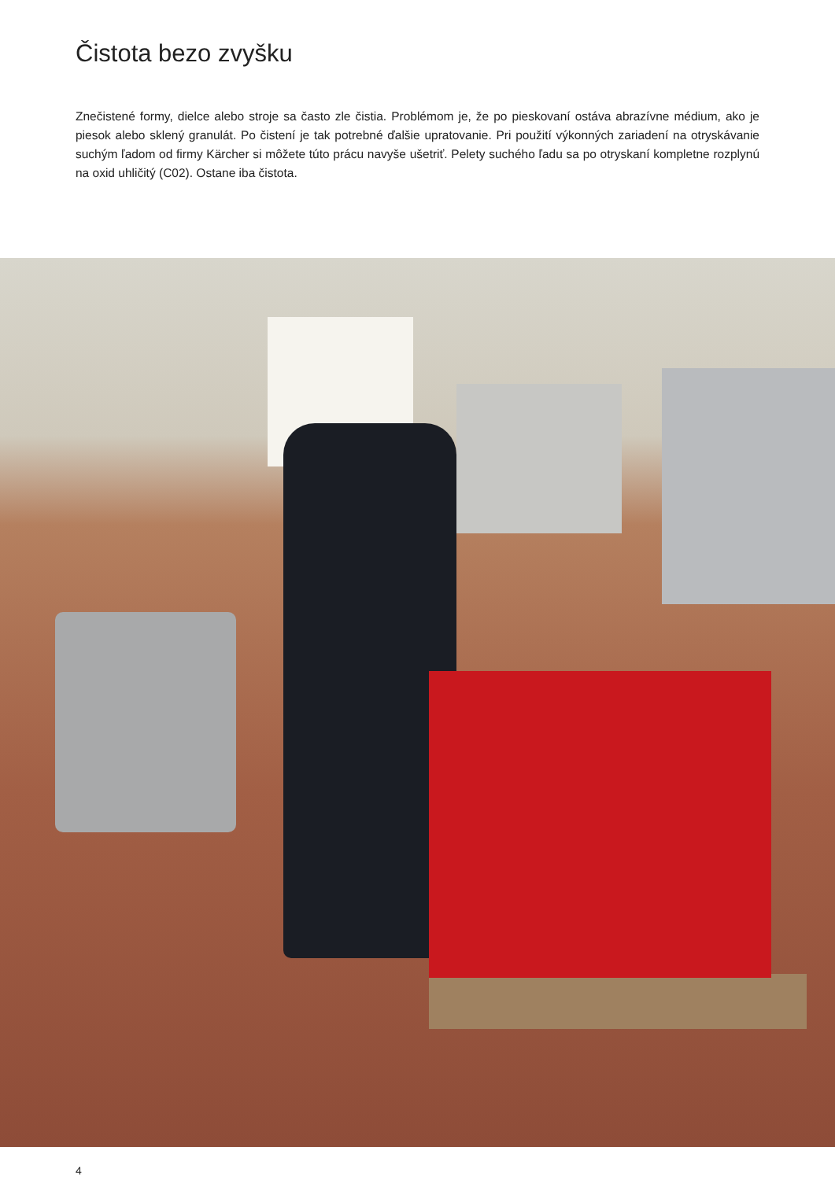Čistota bezo zvyšku
Znečistené formy, dielce alebo stroje sa často zle čistia. Problémom je, že po pieskovaní ostáva abrazívne médium, ako je piesok alebo sklený granulát. Po čistení je tak potrebné ďalšie upratovanie. Pri použití výkonných zariadení na otryskávanie suchým ľadom od firmy Kärcher si môžete túto prácu navyše ušetriť. Pelety suchého ľadu sa po otryskaní kompletne rozplynú na oxid uhličitý (C02). Ostane iba čistota.
4